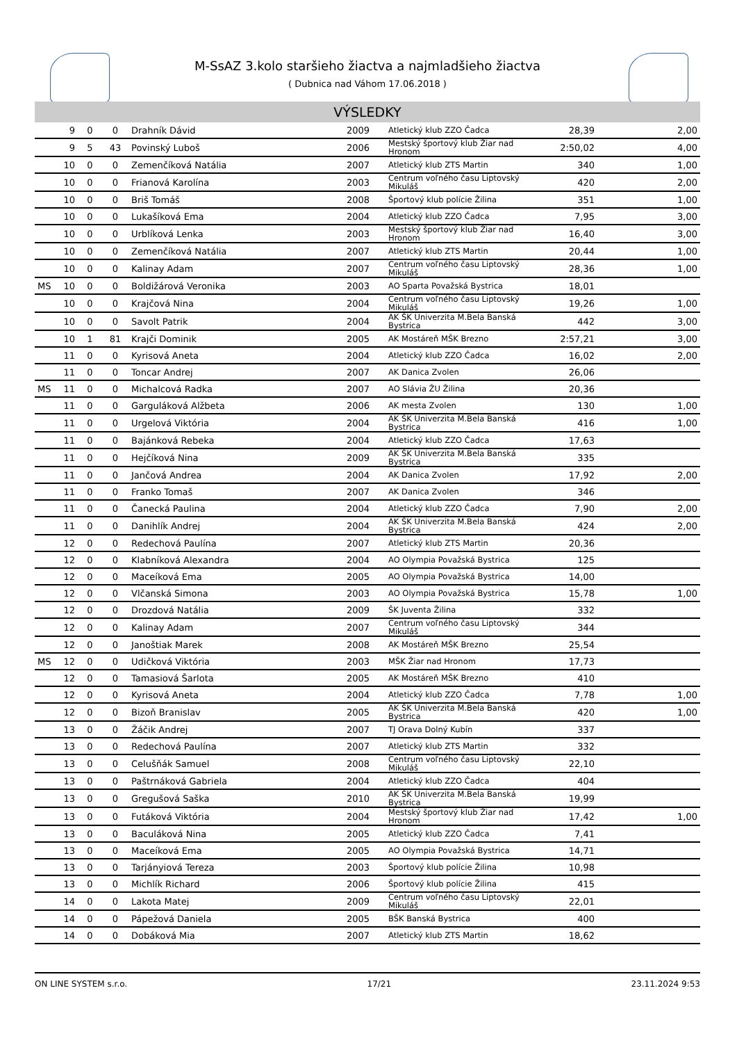M-SsAZ 3.kolo staršieho žiactva a najmladšieho žiactva
( Dubnica nad Váhom 17.06.2018 )
VÝSLEDKY
| | 9 | 0 | 0 | Drahník Dávid | 2009 | Atletický klub ZZO Čadca | 28,39 | 2,00 |
| | 9 | 5 | 43 | Povinský Luboš | 2006 | Mestský športový klub Žiar nad Hronom | 2:50,02 | 4,00 |
| | 10 | 0 | 0 | Zemenčíková Natália | 2007 | Atletický klub ZTS Martin | 340 | 1,00 |
| | 10 | 0 | 0 | Frianová Karolína | 2003 | Centrum voľného času Liptovský Mikuláš | 420 | 2,00 |
| | 10 | 0 | 0 | Briš Tomáš | 2008 | Športový klub polície Žilina | 351 | 1,00 |
| | 10 | 0 | 0 | Lukašíková Ema | 2004 | Atletický klub ZZO Čadca | 7,95 | 3,00 |
| | 10 | 0 | 0 | Urblíková Lenka | 2003 | Mestský športový klub Žiar nad Hronom | 16,40 | 3,00 |
| | 10 | 0 | 0 | Zemenčíková Natália | 2007 | Atletický klub ZTS Martin | 20,44 | 1,00 |
| | 10 | 0 | 0 | Kalinay Adam | 2007 | Centrum voľného času Liptovský Mikuláš | 28,36 | 1,00 |
| MS | 10 | 0 | 0 | Boldižárová Veronika | 2003 | AO Sparta Považská Bystrica | 18,01 | |
| | 10 | 0 | 0 | Krajčová Nina | 2004 | Centrum voľného času Liptovský Mikuláš | 19,26 | 1,00 |
| | 10 | 0 | 0 | Savolt Patrik | 2004 | AK ŠK Univerzita M.Bela Banská Bystrica | 442 | 3,00 |
| | 10 | 1 | 81 | Krajči Dominik | 2005 | AK Mostáreň MŠK Brezno | 2:57,21 | 3,00 |
| | 11 | 0 | 0 | Kyrisová Aneta | 2004 | Atletický klub ZZO Čadca | 16,02 | 2,00 |
| | 11 | 0 | 0 | Toncar Andrej | 2007 | AK Danica Zvolen | 26,06 | |
| MS | 11 | 0 | 0 | Michalcová Radka | 2007 | AO Slávia ŽU Žilina | 20,36 | |
| | 11 | 0 | 0 | Garguláková Alžbeta | 2006 | AK mesta Zvolen | 130 | 1,00 |
| | 11 | 0 | 0 | Urgelová Viktória | 2004 | AK ŠK Univerzita M.Bela Banská Bystrica | 416 | 1,00 |
| | 11 | 0 | 0 | Bajánková Rebeka | 2004 | Atletický klub ZZO Čadca | 17,63 | |
| | 11 | 0 | 0 | Hejčíková Nina | 2009 | AK ŠK Univerzita M.Bela Banská Bystrica | 335 | |
| | 11 | 0 | 0 | Jančová Andrea | 2004 | AK Danica Zvolen | 17,92 | 2,00 |
| | 11 | 0 | 0 | Franko Tomaš | 2007 | AK Danica Zvolen | 346 | |
| | 11 | 0 | 0 | Čanecká Paulina | 2004 | Atletický klub ZZO Čadca | 7,90 | 2,00 |
| | 11 | 0 | 0 | Danihlík Andrej | 2004 | AK ŠK Univerzita M.Bela Banská Bystrica | 424 | 2,00 |
| | 12 | 0 | 0 | Redechová Paulína | 2007 | Atletický klub ZTS Martin | 20,36 | |
| | 12 | 0 | 0 | Klabníková Alexandra | 2004 | AO Olympia Považská Bystrica | 125 | |
| | 12 | 0 | 0 | Maceíková Ema | 2005 | AO Olympia Považská Bystrica | 14,00 | |
| | 12 | 0 | 0 | Vlčanská Simona | 2003 | AO Olympia Považská Bystrica | 15,78 | 1,00 |
| | 12 | 0 | 0 | Drozdová Natália | 2009 | ŠK Juventa Žilina | 332 | |
| | 12 | 0 | 0 | Kalinay Adam | 2007 | Centrum voľného času Liptovský Mikuláš | 344 | |
| | 12 | 0 | 0 | Janoštiak Marek | 2008 | AK Mostáreň MŠK Brezno | 25,54 | |
| MS | 12 | 0 | 0 | Udičková Viktória | 2003 | MŠK Žiar nad Hronom | 17,73 | |
| | 12 | 0 | 0 | Tamasiová Šarlota | 2005 | AK Mostáreň MŠK Brezno | 410 | |
| | 12 | 0 | 0 | Kyrisová Aneta | 2004 | Atletický klub ZZO Čadca | 7,78 | 1,00 |
| | 12 | 0 | 0 | Bizoň Branislav | 2005 | AK ŠK Univerzita M.Bela Banská Bystrica | 420 | 1,00 |
| | 13 | 0 | 0 | Žáčik Andrej | 2007 | TJ Orava Dolný Kubín | 337 | |
| | 13 | 0 | 0 | Redechová Paulína | 2007 | Atletický klub ZTS Martin | 332 | |
| | 13 | 0 | 0 | Celušňák Samuel | 2008 | Centrum voľného času Liptovský Mikuláš | 22,10 | |
| | 13 | 0 | 0 | Paštrnáková Gabriela | 2004 | Atletický klub ZZO Čadca | 404 | |
| | 13 | 0 | 0 | Gregušová Saška | 2010 | AK ŠK Univerzita M.Bela Banská Bystrica | 19,99 | |
| | 13 | 0 | 0 | Futáková Viktória | 2004 | Mestský športový klub Žiar nad Hronom | 17,42 | 1,00 |
| | 13 | 0 | 0 | Baculáková Nina | 2005 | Atletický klub ZZO Čadca | 7,41 | |
| | 13 | 0 | 0 | Maceíková Ema | 2005 | AO Olympia Považská Bystrica | 14,71 | |
| | 13 | 0 | 0 | Tarjányiová Tereza | 2003 | Športový klub polície Žilina | 10,98 | |
| | 13 | 0 | 0 | Michlík Richard | 2006 | Športový klub polície Žilina | 415 | |
| | 14 | 0 | 0 | Lakota Matej | 2009 | Centrum voľného času Liptovský Mikuláš | 22,01 | |
| | 14 | 0 | 0 | Pápežová Daniela | 2005 | BŠK Banská Bystrica | 400 | |
| | 14 | 0 | 0 | Dobáková Mia | 2007 | Atletický klub ZTS Martin | 18,62 | |
ON LINE SYSTEM s.r.o. 17/21 23.11.2024 9:53